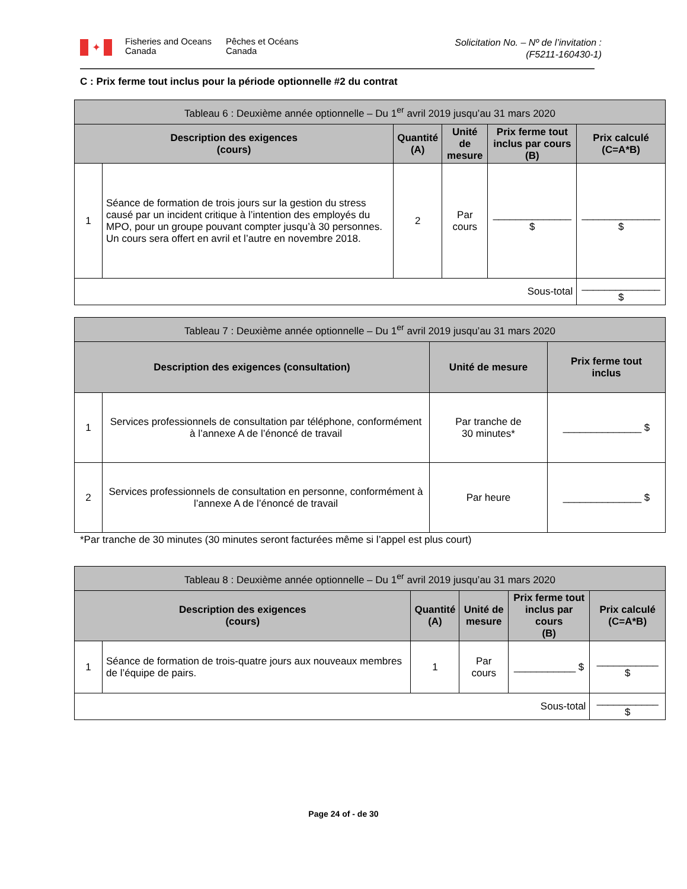✦
Fisheries and Oceans
Canada
Pêches et Océans
Canada
Solicitation No. – Nº de l’invitation :
(F5211-160430-1)
C : Prix ferme tout inclus pour la période optionnelle #2 du contrat
| Tableau 6 : Deuxième année optionnelle – Du 1<sup>er</sup> avril 2019 jusqu’au 31 mars 2020 | | | | | |
| --- | --- | --- | --- | --- | --- |
| Description des exigences (cours) | | Quantité (A) | Unité de mesure | Prix ferme tout inclus par cours (B) | Prix calculé (C=A*B) |
| 1 | Séance de formation de trois jours sur la gestion du stress causé par un incident critique à l’intention des employés du MPO, pour un groupe pouvant compter jusqu’à 30 personnes. Un cours sera offert en avril et l’autre en novembre 2018. | 2 | Par cours | ______________ $ | ______________ $ |
| Sous-total | | | | | ______________ $ |
| Tableau 7 : Deuxième année optionnelle – Du 1<sup>er</sup> avril 2019 jusqu’au 31 mars 2020 | | | |
| --- | --- | --- | --- |
| Description des exigences (consultation) | | Unité de mesure | Prix ferme tout inclus |
| 1 | Services professionnels de consultation par téléphone, conformément à l’annexe A de l’énoncé de travail | Par tranche de 30 minutes* | ______________ $ |
| 2 | Services professionnels de consultation en personne, conformément à l’annexe A de l’énoncé de travail | Par heure | ______________ $ |
*Par tranche de 30 minutes (30 minutes seront facturées même si l’appel est plus court)
| Tableau 8 : Deuxième année optionnelle – Du 1<sup>er</sup> avril 2019 jusqu’au 31 mars 2020 | | | | | |
| --- | --- | --- | --- | --- | --- |
| Description des exigences (cours) | | Quantité (A) | Unité de mesure | Prix ferme tout inclus par cours (B) | Prix calculé (C=A*B) |
| 1 | Séance de formation de trois-quatre jours aux nouveaux membres de l’équipe de pairs. | 1 | Par cours | ___________ $ | ___________ $ |
| Sous-total | | | | | ___________ $ |
Page 24 of - de 30